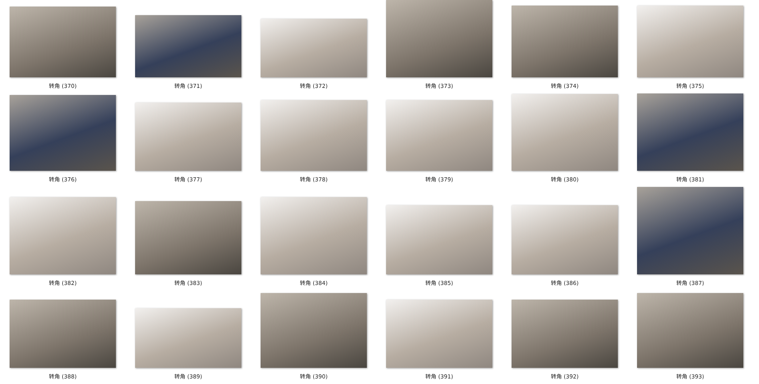转角 (370)
转角 (371)
转角 (372)
转角 (373)
转角 (374)
转角 (375)
转角 (376)
转角 (377)
转角 (378)
转角 (379)
转角 (380)
转角 (381)
转角 (382)
转角 (383)
转角 (384)
转角 (385)
转角 (386)
转角 (387)
转角 (388)
转角 (389)
转角 (390)
转角 (391)
转角 (392)
转角 (393)